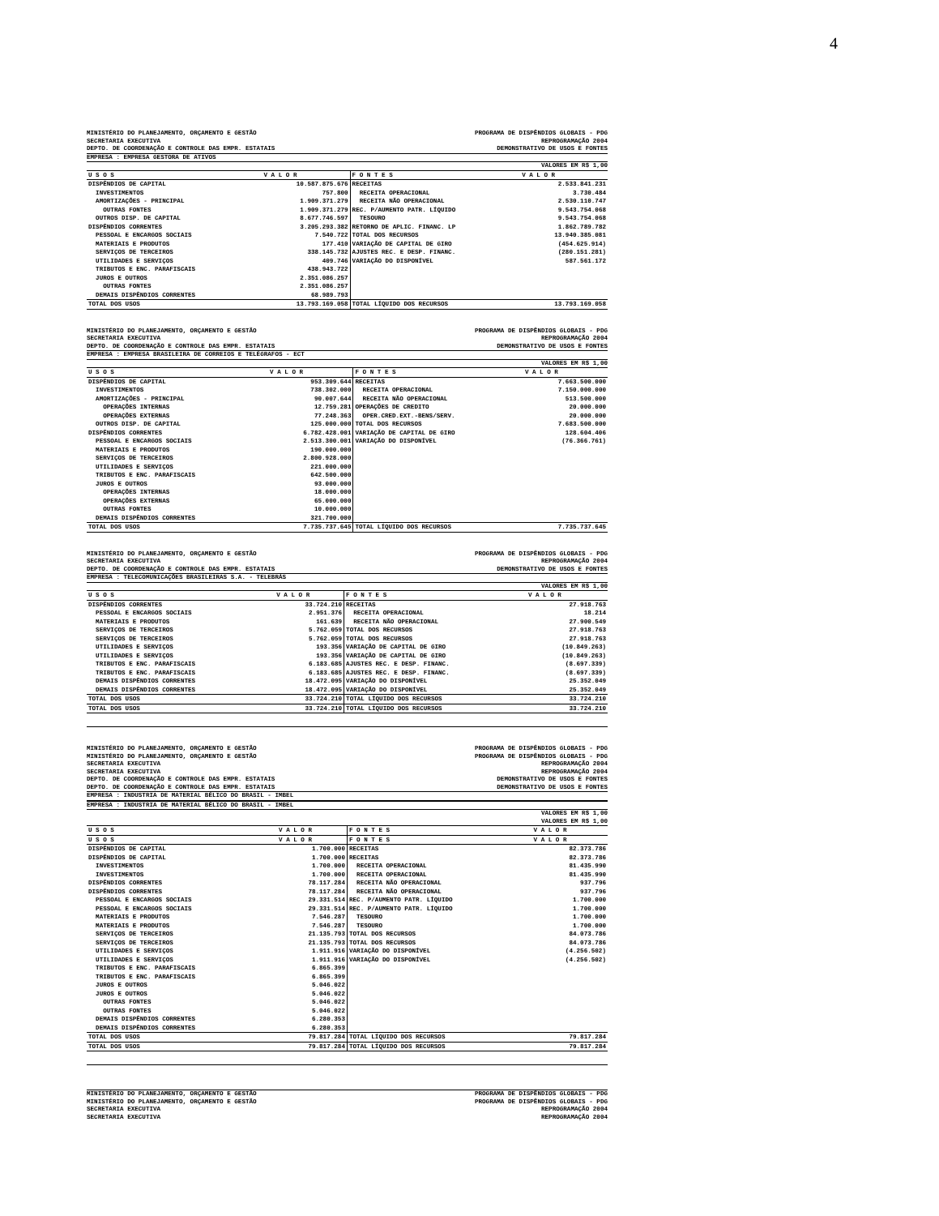4
MINISTÉRIO DO PLANEJAMENTO, ORÇAMENTO E GESTÃO PROGRAMA DE DISPÊNDIOS GLOBAIS - PDG
SECRETARIA EXECUTIVA REPROGRAMAÇÃO 2004
DEPTO. DE COORDENAÇÃO E CONTROLE DAS EMPR. ESTATAIS DEMONSTRATIVO DE USOS E FONTES
EMPRESA : EMPRESA GESTORA DE ATIVOS
VALORES EM R$ 1,00
| U S O S | V A L O R | F O N T E S | V A L O R |
| --- | --- | --- | --- |
| DISPÊNDIOS DE CAPITAL | 10.587.875.676 | RECEITAS | 2.533.841.231 |
| INVESTIMENTOS | 757.800 | RECEITA OPERACIONAL | 3.730.484 |
| AMORTIZAÇÕES - PRINCIPAL | 1.909.371.279 | RECEITA NÃO OPERACIONAL | 2.530.110.747 |
| OUTRAS FONTES | 1.909.371.279 | REC. P/AUMENTO PATR. LÍQUIDO | 9.543.754.068 |
| OUTROS DISP. DE CAPITAL | 8.677.746.597 | TESOURO | 9.543.754.068 |
| DISPÊNDIOS CORRENTES | 3.205.293.382 | RETORNO DE APLIC. FINANC. LP | 1.862.789.782 |
| PESSOAL E ENCARGOS SOCIAIS | 7.540.722 | TOTAL DOS RECURSOS | 13.940.385.081 |
| MATERIAIS E PRODUTOS | 177.410 | VARIAÇÃO DE CAPITAL DE GIRO | (454.625.914) |
| SERVIÇOS DE TERCEIROS | 338.145.732 | AJUSTES REC. E DESP. FINANC. | (280.151.281) |
| UTILIDADES E SERVIÇOS | 409.746 | VARIAÇÃO DO DISPONÍVEL | 587.561.172 |
| TRIBUTOS E ENC. PARAFISCAIS | 438.943.722 | | |
| JUROS E OUTROS | 2.351.086.257 | | |
| OUTRAS FONTES | 2.351.086.257 | | |
| DEMAIS DISPÊNDIOS CORRENTES | 68.989.793 | | |
| TOTAL DOS USOS | 13.793.169.058 | TOTAL LÍQUIDO DOS RECURSOS | 13.793.169.058 |
MINISTÉRIO DO PLANEJAMENTO, ORÇAMENTO E GESTÃO PROGRAMA DE DISPÊNDIOS GLOBAIS - PDG
SECRETARIA EXECUTIVA REPROGRAMAÇÃO 2004
DEPTO. DE COORDENAÇÃO E CONTROLE DAS EMPR. ESTATAIS DEMONSTRATIVO DE USOS E FONTES
EMPRESA : EMPRESA BRASILEIRA DE CORREIOS E TELÉGRAFOS - ECT
VALORES EM R$ 1,00
| U S O S | V A L O R | F O N T E S | V A L O R |
| --- | --- | --- | --- |
| DISPÊNDIOS DE CAPITAL | 953.309.644 | RECEITAS | 7.663.500.000 |
| INVESTIMENTOS | 738.302.000 | RECEITA OPERACIONAL | 7.150.000.000 |
| AMORTIZAÇÕES - PRINCIPAL | 90.007.644 | RECEITA NÃO OPERACIONAL | 513.500.000 |
| OPERAÇÕES INTERNAS | 12.759.281 | OPERAÇÕES DE CREDITO | 20.000.000 |
| OPERAÇÕES EXTERNAS | 77.248.363 | OPER.CRED.EXT.-BENS/SERV. | 20.000.000 |
| OUTROS DISP. DE CAPITAL | 125.000.000 | TOTAL DOS RECURSOS | 7.683.500.000 |
| DISPÊNDIOS CORRENTES | 6.782.428.001 | VARIAÇÃO DE CAPITAL DE GIRO | 128.604.406 |
| PESSOAL E ENCARGOS SOCIAIS | 2.513.300.001 | VARIAÇÃO DO DISPONÍVEL | (76.366.761) |
| MATERIAIS E PRODUTOS | 190.000.000 | | |
| SERVIÇOS DE TERCEIROS | 2.800.928.000 | | |
| UTILIDADES E SERVIÇOS | 221.000.000 | | |
| TRIBUTOS E ENC. PARAFISCAIS | 642.500.000 | | |
| JUROS E OUTROS | 93.000.000 | | |
| OPERAÇÕES INTERNAS | 18.000.000 | | |
| OPERAÇÕES EXTERNAS | 65.000.000 | | |
| OUTRAS FONTES | 10.000.000 | | |
| DEMAIS DISPÊNDIOS CORRENTES | 321.700.000 | | |
| TOTAL DOS USOS | 7.735.737.645 | TOTAL LÍQUIDO DOS RECURSOS | 7.735.737.645 |
MINISTÉRIO DO PLANEJAMENTO, ORÇAMENTO E GESTÃO PROGRAMA DE DISPÊNDIOS GLOBAIS - PDG
SECRETARIA EXECUTIVA REPROGRAMAÇÃO 2004
DEPTO. DE COORDENAÇÃO E CONTROLE DAS EMPR. ESTATAIS DEMONSTRATIVO DE USOS E FONTES
EMPRESA : TELECOMUNICAÇÕES BRASILEIRAS S.A. - TELEBRÁS
VALORES EM R$ 1,00
| U S O S | V A L O R | F O N T E S | V A L O R |
| --- | --- | --- | --- |
| DISPÊNDIOS CORRENTES | 33.724.210 | RECEITAS | 27.918.763 |
| PESSOAL E ENCARGOS SOCIAIS | 2.951.376 | RECEITA OPERACIONAL | 18.214 |
| MATERIAIS E PRODUTOS | 161.639 | RECEITA NÃO OPERACIONAL | 27.900.549 |
| SERVIÇOS DE TERCEIROS | 5.762.059 | TOTAL DOS RECURSOS | 27.918.763 |
| SERVIÇOS DE TERCEIROS | 5.762.059 | TOTAL DOS RECURSOS | 27.918.763 |
| UTILIDADES E SERVIÇOS | 193.356 | VARIAÇÃO DE CAPITAL DE GIRO | (10.849.263) |
| UTILIDADES E SERVIÇOS | 193.356 | VARIAÇÃO DE CAPITAL DE GIRO | (10.849.263) |
| TRIBUTOS E ENC. PARAFISCAIS | 6.183.685 | AJUSTES REC. E DESP. FINANC. | (8.697.339) |
| TRIBUTOS E ENC. PARAFISCAIS | 6.183.685 | AJUSTES REC. E DESP. FINANC. | (8.697.339) |
| DEMAIS DISPÊNDIOS CORRENTES | 18.472.095 | VARIAÇÃO DO DISPONÍVEL | 25.352.049 |
| DEMAIS DISPÊNDIOS CORRENTES | 18.472.095 | VARIAÇÃO DO DISPONÍVEL | 25.352.049 |
| TOTAL DOS USOS | 33.724.210 | TOTAL LÍQUIDO DOS RECURSOS | 33.724.210 |
| TOTAL DOS USOS | 33.724.210 | TOTAL LÍQUIDO DOS RECURSOS | 33.724.210 |
MINISTÉRIO DO PLANEJAMENTO, ORÇAMENTO E GESTÃO PROGRAMA DE DISPÊNDIOS GLOBAIS - PDG
MINISTÉRIO DO PLANEJAMENTO, ORÇAMENTO E GESTÃO PROGRAMA DE DISPÊNDIOS GLOBAIS - PDG
SECRETARIA EXECUTIVA REPROGRAMAÇÃO 2004
SECRETARIA EXECUTIVA REPROGRAMAÇÃO 2004
DEPTO. DE COORDENAÇÃO E CONTROLE DAS EMPR. ESTATAIS DEMONSTRATIVO DE USOS E FONTES
DEPTO. DE COORDENAÇÃO E CONTROLE DAS EMPR. ESTATAIS DEMONSTRATIVO DE USOS E FONTES
EMPRESA : INDUSTRIA DE MATERIAL BÉLICO DO BRASIL - IMBEL
EMPRESA : INDUSTRIA DE MATERIAL BÉLICO DO BRASIL - IMBEL
VALORES EM R$ 1,00
VALORES EM R$ 1,00
| U S O S | V A L O R | F O N T E S | V A L O R |
| --- | --- | --- | --- |
| U S O S | V A L O R | F O N T E S | V A L O R |
| DISPÊNDIOS DE CAPITAL | 1.700.000 | RECEITAS | 82.373.786 |
| DISPÊNDIOS DE CAPITAL | 1.700.000 | RECEITAS | 82.373.786 |
| INVESTIMENTOS | 1.700.000 | RECEITA OPERACIONAL | 81.435.990 |
| INVESTIMENTOS | 1.700.000 | RECEITA OPERACIONAL | 81.435.990 |
| DISPÊNDIOS CORRENTES | 78.117.284 | RECEITA NÃO OPERACIONAL | 937.796 |
| DISPÊNDIOS CORRENTES | 78.117.284 | RECEITA NÃO OPERACIONAL | 937.796 |
| PESSOAL E ENCARGOS SOCIAIS | 29.331.514 | REC. P/AUMENTO PATR. LÍQUIDO | 1.700.000 |
| PESSOAL E ENCARGOS SOCIAIS | 29.331.514 | REC. P/AUMENTO PATR. LÍQUIDO | 1.700.000 |
| MATERIAIS E PRODUTOS | 7.546.287 | TESOURO | 1.700.000 |
| MATERIAIS E PRODUTOS | 7.546.287 | TESOURO | 1.700.000 |
| SERVIÇOS DE TERCEIROS | 21.135.793 | TOTAL DOS RECURSOS | 84.073.786 |
| SERVIÇOS DE TERCEIROS | 21.135.793 | TOTAL DOS RECURSOS | 84.073.786 |
| UTILIDADES E SERVIÇOS | 1.911.916 | VARIAÇÃO DO DISPONÍVEL | (4.256.502) |
| UTILIDADES E SERVIÇOS | 1.911.916 | VARIAÇÃO DO DISPONÍVEL | (4.256.502) |
| TRIBUTOS E ENC. PARAFISCAIS | 6.865.399 | | |
| TRIBUTOS E ENC. PARAFISCAIS | 6.865.399 | | |
| JUROS E OUTROS | 5.046.022 | | |
| JUROS E OUTROS | 5.046.022 | | |
| OUTRAS FONTES | 5.046.022 | | |
| OUTRAS FONTES | 5.046.022 | | |
| DEMAIS DISPÊNDIOS CORRENTES | 6.280.353 | | |
| DEMAIS DISPÊNDIOS CORRENTES | 6.280.353 | | |
| TOTAL DOS USOS | 79.817.284 | TOTAL LÍQUIDO DOS RECURSOS | 79.817.284 |
| TOTAL DOS USOS | 79.817.284 | TOTAL LÍQUIDO DOS RECURSOS | 79.817.284 |
MINISTÉRIO DO PLANEJAMENTO, ORÇAMENTO E GESTÃO PROGRAMA DE DISPÊNDIOS GLOBAIS - PDG
MINISTÉRIO DO PLANEJAMENTO, ORÇAMENTO E GESTÃO PROGRAMA DE DISPÊNDIOS GLOBAIS - PDG
SECRETARIA EXECUTIVA REPROGRAMAÇÃO 2004
SECRETARIA EXECUTIVA REPROGRAMAÇÃO 2004